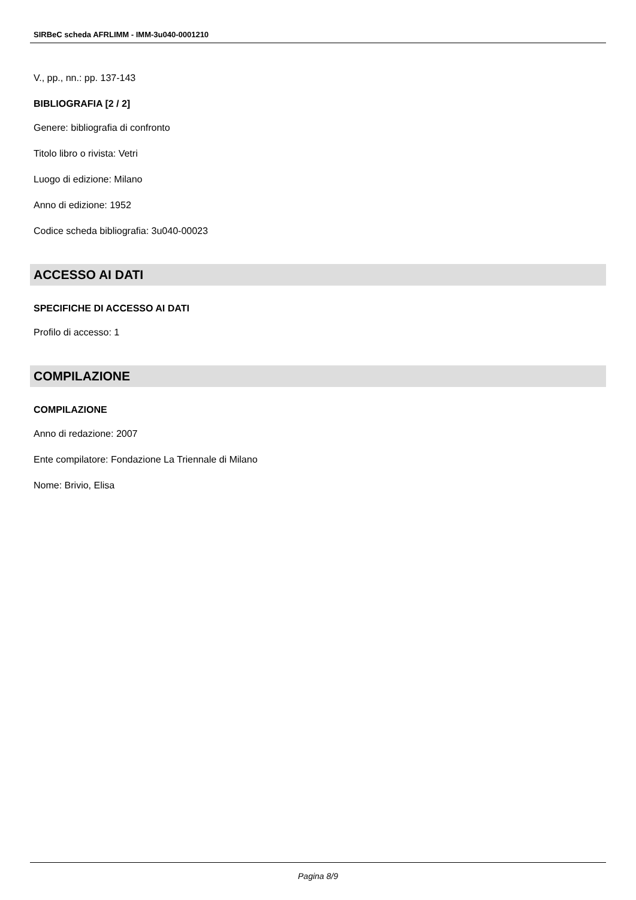SIRBeC scheda AFRLIMM - IMM-3u040-0001210
V., pp., nn.: pp. 137-143
BIBLIOGRAFIA [2 / 2]
Genere: bibliografia di confronto
Titolo libro o rivista: Vetri
Luogo di edizione: Milano
Anno di edizione: 1952
Codice scheda bibliografia: 3u040-00023
ACCESSO AI DATI
SPECIFICHE DI ACCESSO AI DATI
Profilo di accesso: 1
COMPILAZIONE
COMPILAZIONE
Anno di redazione: 2007
Ente compilatore: Fondazione La Triennale di Milano
Nome: Brivio, Elisa
Pagina 8/9